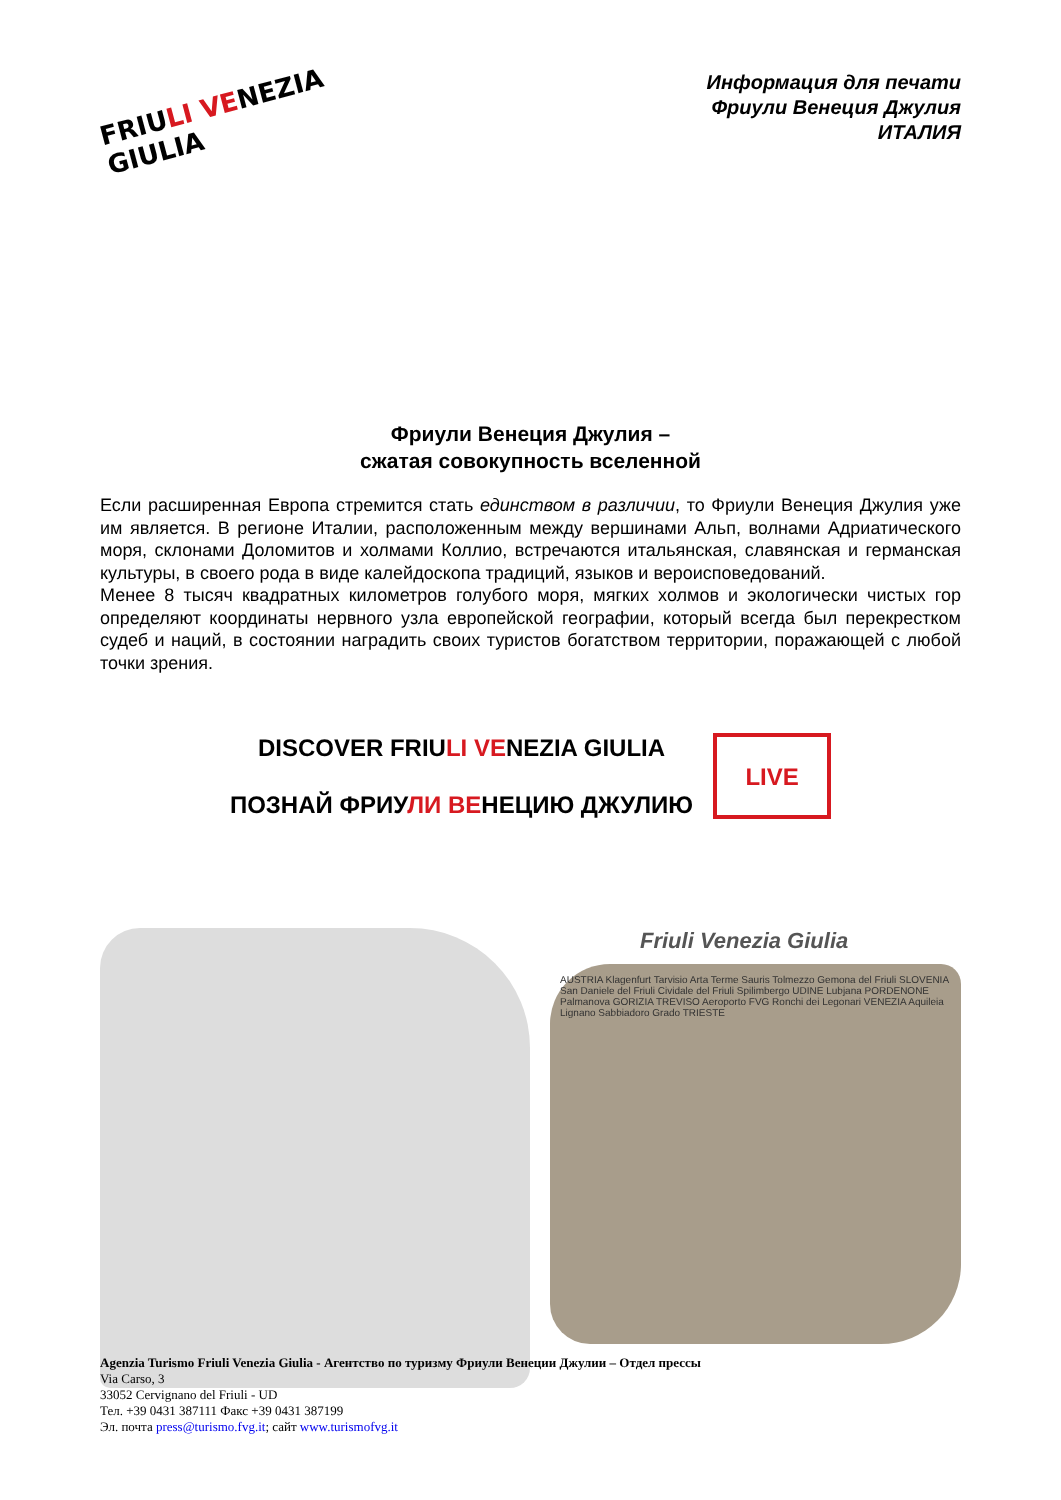FRIULI VENEZIA GIULIA
Информация для печати
Фриули Венеция Джулия
ИТАЛИЯ
Фриули Венеция Джулия –
сжатая совокупность вселенной
Если расширенная Европа стремится стать единством в различии, то Фриули Венеция Джулия уже им является. В регионе Италии, расположенным между вершинами Альп, волнами Адриатического моря, склонами Доломитов и холмами Коллио, встречаются итальянская, славянская и германская культуры, в своего рода в виде калейдоскопа традиций, языков и вероисповедований.
Менее 8 тысяч квадратных километров голубого моря, мягких холмов и экологически чистых гор определяют координаты нервного узла европейской географии, который всегда был перекрестком судеб и наций, в состоянии наградить своих туристов богатством территории, поражающей с любой точки зрения.
DISCOVER FRIULI VENEZIA GIULIA
ПОЗНАЙ ФРИУЛИ ВЕНЕЦИЮ ДЖУЛИЮ
LIVE
Friuli Venezia Giulia
AUSTRIA Klagenfurt Tarvisio Arta Terme Sauris Tolmezzo Gemona del Friuli SLOVENIA San Daniele del Friuli Cividale del Friuli Spilimbergo UDINE Lubjana PORDENONE Palmanova GORIZIA TREVISO Aeroporto FVG Ronchi dei Legonari VENEZIA Aquileia Lignano Sabbiadoro Grado TRIESTE
Agenzia Turismo Friuli Venezia Giulia - Агентство по туризму Фриули Венеции Джулии – Отдел прессы
Via Carso, 3
33052 Cervignano del Friuli - UD
Тел. +39 0431 387111 Факс +39 0431 387199
Эл. почта press@turismo.fvg.it; сайт www.turismofvg.it